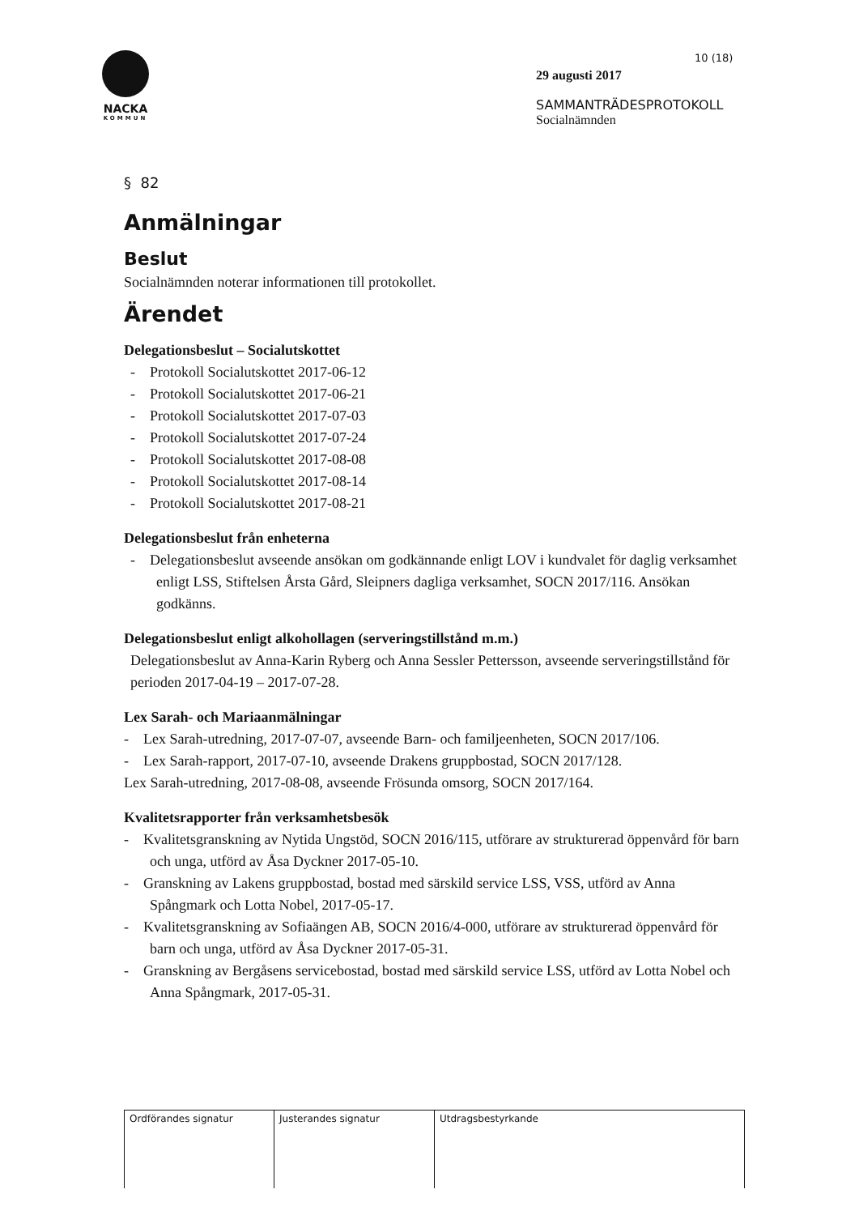NACKA
KOMMUN
10 (18)
29 augusti 2017
SAMMANTRÄDESPROTOKOLL
Socialnämnden
§ 82
Anmälningar
Beslut
Socialnämnden noterar informationen till protokollet.
Ärendet
Delegationsbeslut – Socialutskottet
- Protokoll Socialutskottet 2017-06-12
- Protokoll Socialutskottet 2017-06-21
- Protokoll Socialutskottet 2017-07-03
- Protokoll Socialutskottet 2017-07-24
- Protokoll Socialutskottet 2017-08-08
- Protokoll Socialutskottet 2017-08-14
- Protokoll Socialutskottet 2017-08-21
Delegationsbeslut från enheterna
- Delegationsbeslut avseende ansökan om godkännande enligt LOV i kundvalet för daglig verksamhet enligt LSS, Stiftelsen Årsta Gård, Sleipners dagliga verksamhet, SOCN 2017/116. Ansökan godkänns.
Delegationsbeslut enligt alkohollagen (serveringstillstånd m.m.)
Delegationsbeslut av Anna-Karin Ryberg och Anna Sessler Pettersson, avseende serveringstillstånd för perioden 2017-04-19 – 2017-07-28.
Lex Sarah- och Mariaanmälningar
- Lex Sarah-utredning, 2017-07-07, avseende Barn- och familjeenheten, SOCN 2017/106.
- Lex Sarah-rapport, 2017-07-10, avseende Drakens gruppbostad, SOCN 2017/128.
Lex Sarah-utredning, 2017-08-08, avseende Frösunda omsorg, SOCN 2017/164.
Kvalitetsrapporter från verksamhetsbesök
- Kvalitetsgranskning av Nytida Ungstöd, SOCN 2016/115, utförare av strukturerad öppenvård för barn och unga, utförd av Åsa Dyckner 2017-05-10.
- Granskning av Lakens gruppbostad, bostad med särskild service LSS, VSS, utförd av Anna Spångmark och Lotta Nobel, 2017-05-17.
- Kvalitetsgranskning av Sofiaängen AB, SOCN 2016/4-000, utförare av strukturerad öppenvård för barn och unga, utförd av Åsa Dyckner 2017-05-31.
- Granskning av Bergåsens servicebostad, bostad med särskild service LSS, utförd av Lotta Nobel och Anna Spångmark, 2017-05-31.
| Ordförandes signatur | Justerandes signatur | Utdragsbestyrkande |